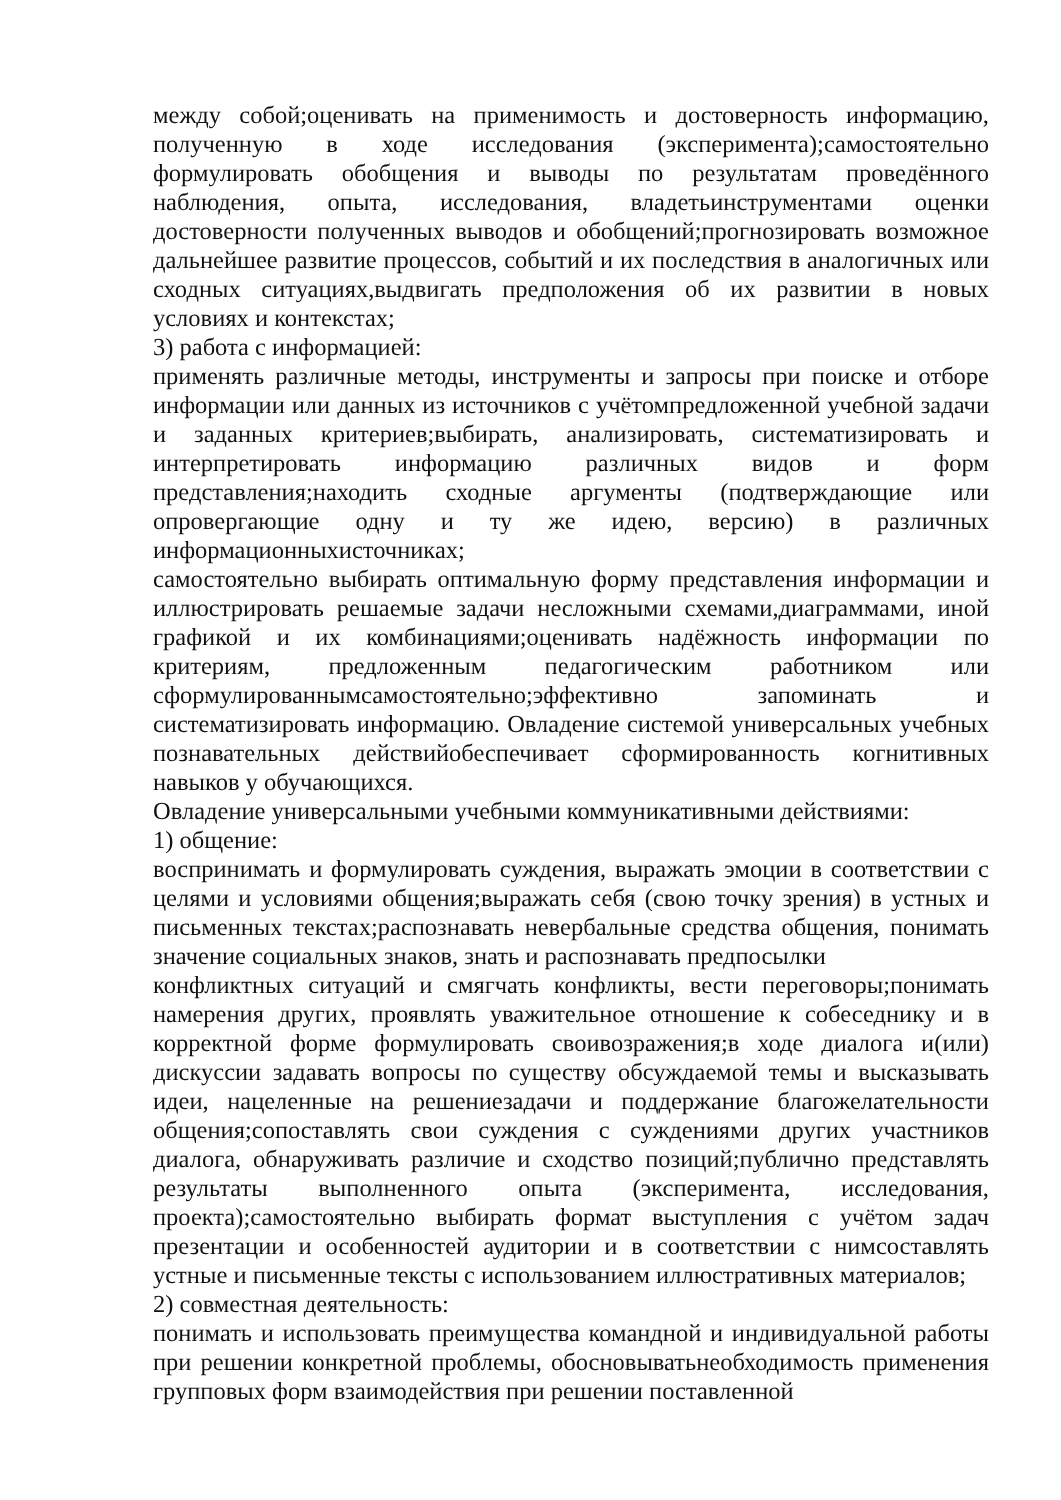между собой;оценивать на применимость и достоверность информацию, полученную в ходе исследования (эксперимента);самостоятельно формулировать обобщения и выводы по результатам проведённого наблюдения, опыта, исследования, владетьинструментами оценки достоверности полученных выводов и обобщений;прогнозировать возможное дальнейшее развитие процессов, событий и их последствия в аналогичных или сходных ситуациях,выдвигать предположения об их развитии в новых условиях и контекстах;
3) работа с информацией:
применять различные методы, инструменты и запросы при поиске и отборе информации или данных из источников с учётомпредложенной учебной задачи и заданных критериев;выбирать, анализировать, систематизировать и интерпретировать информацию различных видов и форм представления;находить сходные аргументы (подтверждающие или опровергающие одну и ту же идею, версию) в различных информационныхисточниках;
самостоятельно выбирать оптимальную форму представления информации и иллюстрировать решаемые задачи несложными схемами,диаграммами, иной графикой и их комбинациями;оценивать надёжность информации по критериям, предложенным педагогическим работником или сформулированнымсамостоятельно;эффективно запоминать и систематизировать информацию. Овладение системой универсальных учебных познавательных действийобеспечивает сформированность когнитивных навыков у обучающихся.
Овладение универсальными учебными коммуникативными действиями:
1) общение:
воспринимать и формулировать суждения, выражать эмоции в соответствии с целями и условиями общения;выражать себя (свою точку зрения) в устных и письменных текстах;распознавать невербальные средства общения, понимать значение социальных знаков, знать и распознавать предпосылки
конфликтных ситуаций и смягчать конфликты, вести переговоры;понимать намерения других, проявлять уважительное отношение к собеседнику и в корректной форме формулировать своивозражения;в ходе диалога и(или) дискуссии задавать вопросы по существу обсуждаемой темы и высказывать идеи, нацеленные на решениезадачи и поддержание благожелательности общения;сопоставлять свои суждения с суждениями других участников диалога, обнаруживать различие и сходство позиций;публично представлять результаты выполненного опыта (эксперимента, исследования, проекта);самостоятельно выбирать формат выступления с учётом задач презентации и особенностей аудитории и в соответствии с нимсоставлять устные и письменные тексты с использованием иллюстративных материалов;
2) совместная деятельность:
понимать и использовать преимущества командной и индивидуальной работы при решении конкретной проблемы, обосновыватьнеобходимость применения групповых форм взаимодействия при решении поставленной